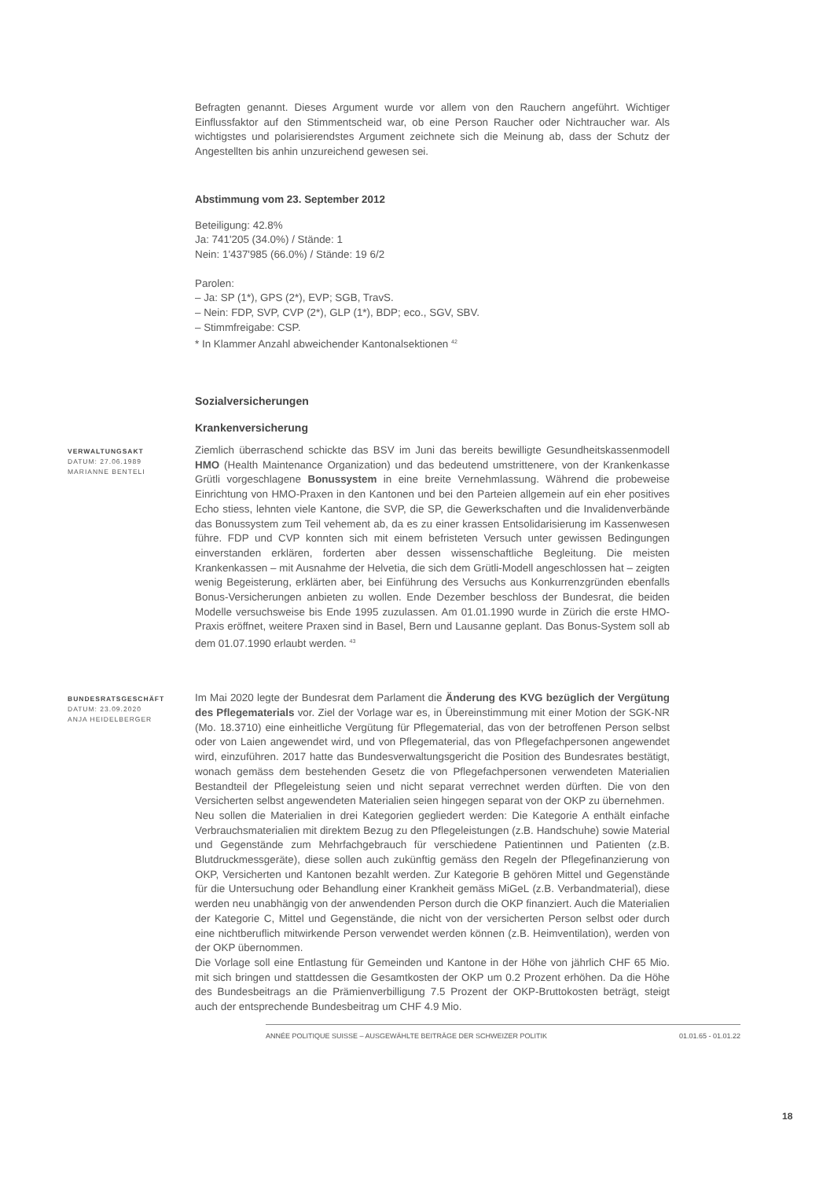Befragten genannt. Dieses Argument wurde vor allem von den Rauchern angeführt. Wichtiger Einflussfaktor auf den Stimmentscheid war, ob eine Person Raucher oder Nichtraucher war. Als wichtigstes und polarisierendstes Argument zeichnete sich die Meinung ab, dass der Schutz der Angestellten bis anhin unzureichend gewesen sei.
Abstimmung vom 23. September 2012
Beteiligung: 42.8%
Ja: 741'205 (34.0%) / Stände: 1
Nein: 1'437'985 (66.0%) / Stände: 19 6/2
Parolen:
– Ja: SP (1*), GPS (2*), EVP; SGB, TravS.
– Nein: FDP, SVP, CVP (2*), GLP (1*), BDP; eco., SGV, SBV.
– Stimmfreigabe: CSP.
* In Klammer Anzahl abweichender Kantonalsektionen <sup>42</sup>
Sozialversicherungen
Krankenversicherung
VERWALTUNGSAKT
DATUM: 27.06.1989
MARIANNE BENTELI
Ziemlich überraschend schickte das BSV im Juni das bereits bewilligte Gesundheitskassenmodell HMO (Health Maintenance Organization) und das bedeutend umstrittenere, von der Krankenkasse Grütli vorgeschlagene Bonussystem in eine breite Vernehmlassung. Während die probeweise Einrichtung von HMO-Praxen in den Kantonen und bei den Parteien allgemein auf ein eher positives Echo stiess, lehnten viele Kantone, die SVP, die SP, die Gewerkschaften und die Invalidenverbände das Bonussystem zum Teil vehement ab, da es zu einer krassen Entsolidarisierung im Kassenwesen führe. FDP und CVP konnten sich mit einem befristeten Versuch unter gewissen Bedingungen einverstanden erklären, forderten aber dessen wissenschaftliche Begleitung. Die meisten Krankenkassen – mit Ausnahme der Helvetia, die sich dem Grütli-Modell angeschlossen hat – zeigten wenig Begeisterung, erklärten aber, bei Einführung des Versuchs aus Konkurrenzgründen ebenfalls Bonus-Versicherungen anbieten zu wollen. Ende Dezember beschloss der Bundesrat, die beiden Modelle versuchsweise bis Ende 1995 zuzulassen. Am 01.01.1990 wurde in Zürich die erste HMO-Praxis eröffnet, weitere Praxen sind in Basel, Bern und Lausanne geplant. Das Bonus-System soll ab dem 01.07.1990 erlaubt werden. <sup>43</sup>
BUNDESRATSGESCHÄFT
DATUM: 23.09.2020
ANJA HEIDELBERGER
Im Mai 2020 legte der Bundesrat dem Parlament die Änderung des KVG bezüglich der Vergütung des Pflegematerials vor. Ziel der Vorlage war es, in Übereinstimmung mit einer Motion der SGK-NR (Mo. 18.3710) eine einheitliche Vergütung für Pflegematerial, das von der betroffenen Person selbst oder von Laien angewendet wird, und von Pflegematerial, das von Pflegefachpersonen angewendet wird, einzuführen. 2017 hatte das Bundesverwaltungsgericht die Position des Bundesrates bestätigt, wonach gemäss dem bestehenden Gesetz die von Pflegefachpersonen verwendeten Materialien Bestandteil der Pflegeleistung seien und nicht separat verrechnet werden dürften. Die von den Versicherten selbst angewendeten Materialien seien hingegen separat von der OKP zu übernehmen.
Neu sollen die Materialien in drei Kategorien gegliedert werden: Die Kategorie A enthält einfache Verbrauchsmaterialien mit direktem Bezug zu den Pflegeleistungen (z.B. Handschuhe) sowie Material und Gegenstände zum Mehrfachgebrauch für verschiedene Patientinnen und Patienten (z.B. Blutdruckmessgeräte), diese sollen auch zukünftig gemäss den Regeln der Pflegefinanzierung von OKP, Versicherten und Kantonen bezahlt werden. Zur Kategorie B gehören Mittel und Gegenstände für die Untersuchung oder Behandlung einer Krankheit gemäss MiGeL (z.B. Verbandmaterial), diese werden neu unabhängig von der anwendenden Person durch die OKP finanziert. Auch die Materialien der Kategorie C, Mittel und Gegenstände, die nicht von der versicherten Person selbst oder durch eine nichtberuflich mitwirkende Person verwendet werden können (z.B. Heimventilation), werden von der OKP übernommen.
Die Vorlage soll eine Entlastung für Gemeinden und Kantone in der Höhe von jährlich CHF 65 Mio. mit sich bringen und stattdessen die Gesamtkosten der OKP um 0.2 Prozent erhöhen. Da die Höhe des Bundesbeitrags an die Prämienverbilligung 7.5 Prozent der OKP-Bruttokosten beträgt, steigt auch der entsprechende Bundesbeitrag um CHF 4.9 Mio.
ANNÉE POLITIQUE SUISSE – AUSGEWÄHLTE BEITRÄGE DER SCHWEIZER POLITIK 01.01.65 - 01.01.22
18